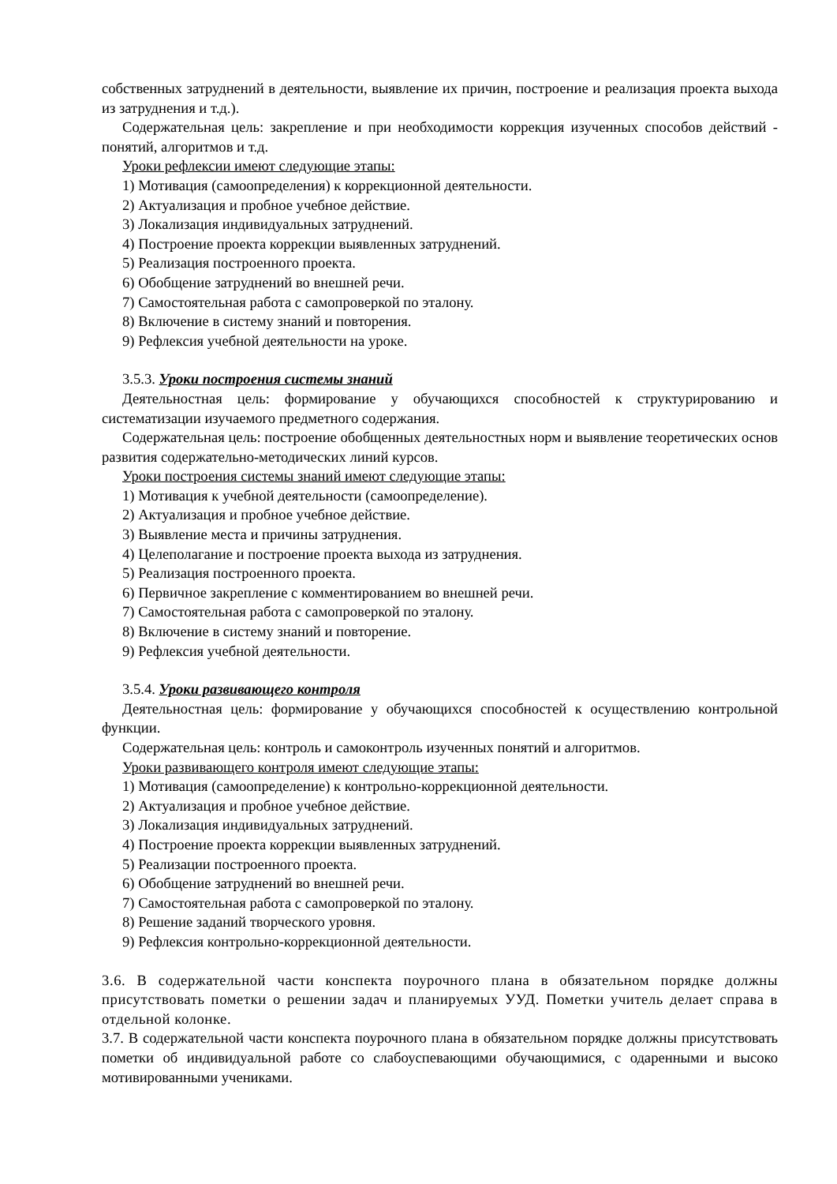собственных затруднений в деятельности, выявление их причин, построение и реализация проекта выхода из затруднения и т.д.).
Содержательная цель: закрепление и при необходимости коррекция изученных способов действий - понятий, алгоритмов и т.д.
Уроки рефлексии имеют следующие этапы:
1) Мотивация (самоопределения) к коррекционной деятельности.
2) Актуализация и пробное учебное действие.
3) Локализация индивидуальных затруднений.
4) Построение проекта коррекции выявленных затруднений.
5) Реализация построенного проекта.
6) Обобщение затруднений во внешней речи.
7) Самостоятельная работа с самопроверкой по эталону.
8) Включение в систему знаний и повторения.
9) Рефлексия учебной деятельности на уроке.
3.5.3. Уроки построения системы знаний
Деятельностная цель: формирование у обучающихся способностей к структурированию и систематизации изучаемого предметного содержания.
Содержательная цель: построение обобщенных деятельностных норм и выявление теоретических основ развития содержательно-методических линий курсов.
Уроки построения системы знаний имеют следующие этапы:
1) Мотивация к учебной деятельности (самоопределение).
2) Актуализация и пробное учебное действие.
3) Выявление места и причины затруднения.
4) Целеполагание и построение проекта выхода из затруднения.
5) Реализация построенного проекта.
6) Первичное закрепление с комментированием во внешней речи.
7) Самостоятельная работа с самопроверкой по эталону.
8) Включение в систему знаний и повторение.
9) Рефлексия учебной деятельности.
3.5.4. Уроки развивающего контроля
Деятельностная цель: формирование у обучающихся способностей к осуществлению контрольной функции.
Содержательная цель: контроль и самоконтроль изученных понятий и алгоритмов.
Уроки развивающего контроля имеют следующие этапы:
1) Мотивация (самоопределение) к контрольно-коррекционной деятельности.
2) Актуализация и пробное учебное действие.
3) Локализация индивидуальных затруднений.
4) Построение проекта коррекции выявленных затруднений.
5) Реализации построенного проекта.
6) Обобщение затруднений во внешней речи.
7) Самостоятельная работа с самопроверкой по эталону.
8) Решение заданий творческого уровня.
9) Рефлексия контрольно-коррекционной деятельности.
3.6. В содержательной части конспекта поурочного плана в обязательном порядке должны присутствовать пометки о решении задач и планируемых УУД. Пометки учитель делает справа в отдельной колонке.
3.7. В содержательной части конспекта поурочного плана в обязательном порядке должны присутствовать пометки об индивидуальной работе со слабоуспевающими обучающимися, с одаренными и высоко мотивированными учениками.